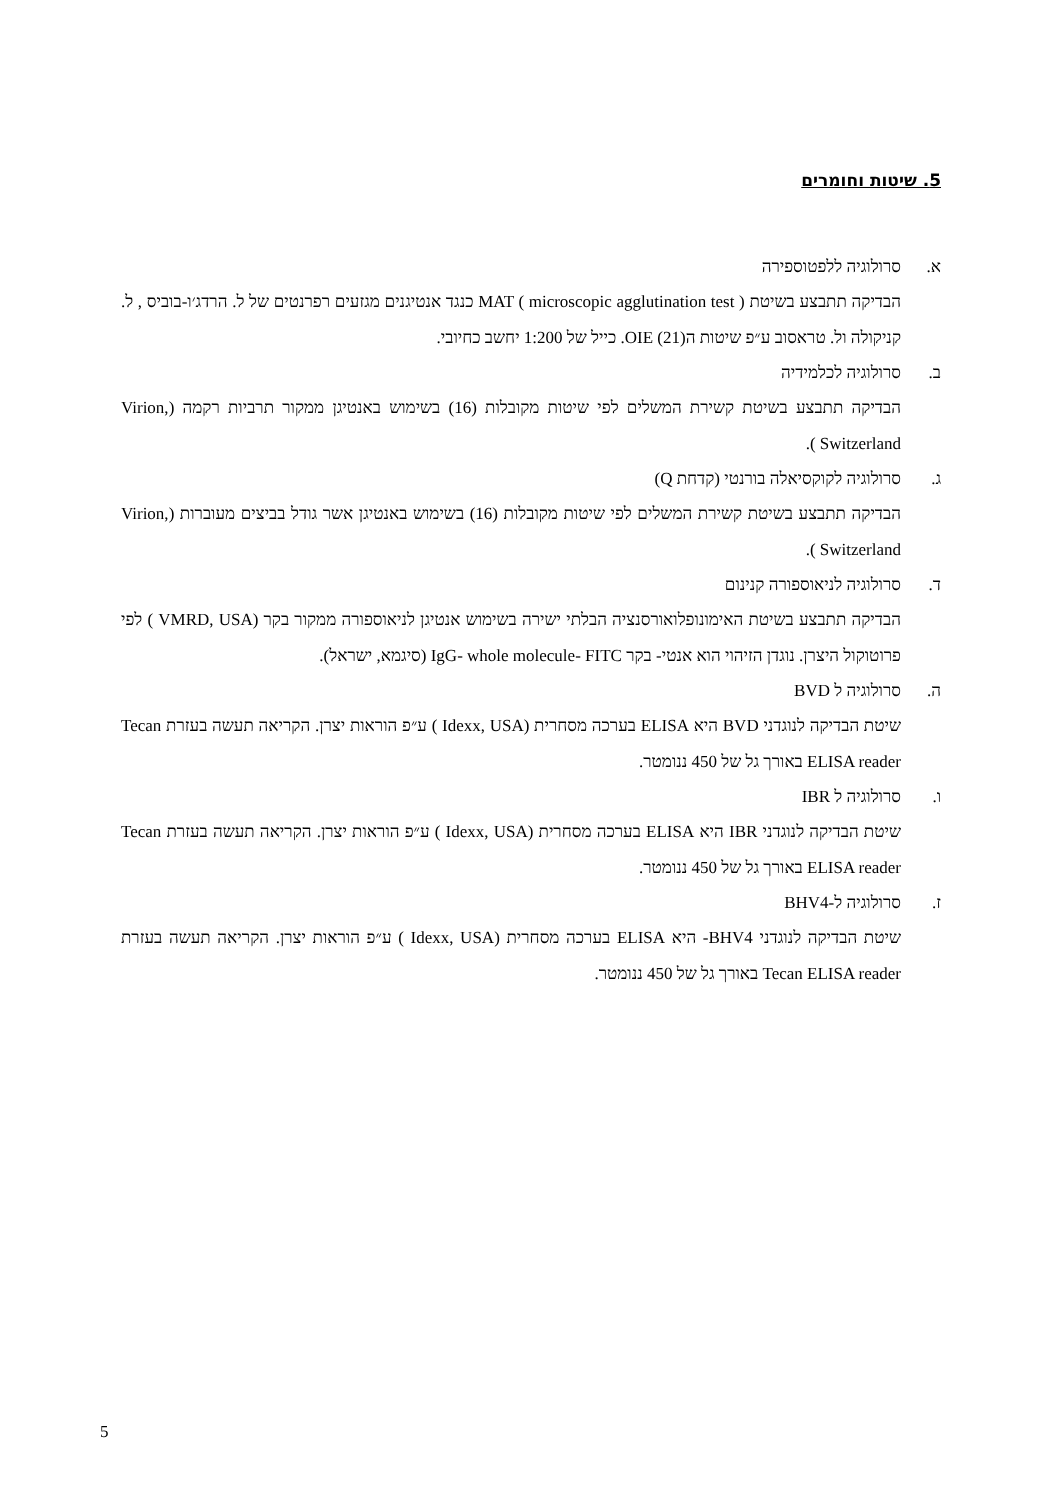5. שיטות וחומרים
א. סרולוגיה ללפטוספירה
הבדיקה תתבצע בשיטת MAT ( microscopic agglutination test ) כנגד אנטיגנים מגזעים רפרנטים של ל. הרדג׳ו-בוביס , ל. קניקולה ול. טראסוב ע״פ שיטות הOIE (21). כייל של 1:200 יחשב כחיובי.
ב. סרולוגיה לכלמידיה
הבדיקה תתבצע בשיטת קשירת המשלים לפי שיטות מקובלות (16) בשימוש באנטיגן ממקור תרביות רקמה (Virion, Switzerland ).
ג. סרולוגיה לקוקסיאלה בורנטי (קדחת Q)
הבדיקה תתבצע בשיטת קשירת המשלים לפי שיטות מקובלות (16) בשימוש באנטיגן אשר גודל בביצים מעוברות (Virion, Switzerland ).
ד. סרולוגיה לניאוספורה קנינום
הבדיקה תתבצע בשיטת האימונופלואורסנציה הבלתי ישירה בשימוש אנטיגן לניאוספורה ממקור בקר (VMRD, USA ) לפי פרוטוקול היצרן. נוגדן הזיהוי הוא אנטי- בקר IgG- whole molecule- FITC (סיגמא, ישראל).
ה. סרולוגיה ל BVD
שיטת הבדיקה לנוגדני BVD היא ELISA בערכה מסחרית (Idexx, USA ) ע״פ הוראות יצרן. הקריאה תעשה בעזרת Tecan ELISA reader באורך גל של 450 ננומטר.
ו. סרולוגיה ל IBR
שיטת הבדיקה לנוגדני IBR היא ELISA בערכה מסחרית (Idexx, USA ) ע״פ הוראות יצרן. הקריאה תעשה בעזרת Tecan ELISA reader באורך גל של 450 ננומטר.
ז. סרולוגיה ל-BHV4
שיטת הבדיקה לנוגדני BHV4- היא ELISA בערכה מסחרית (Idexx, USA ) ע״פ הוראות יצרן. הקריאה תעשה בעזרת Tecan ELISA reader באורך גל של 450 ננומטר.
5